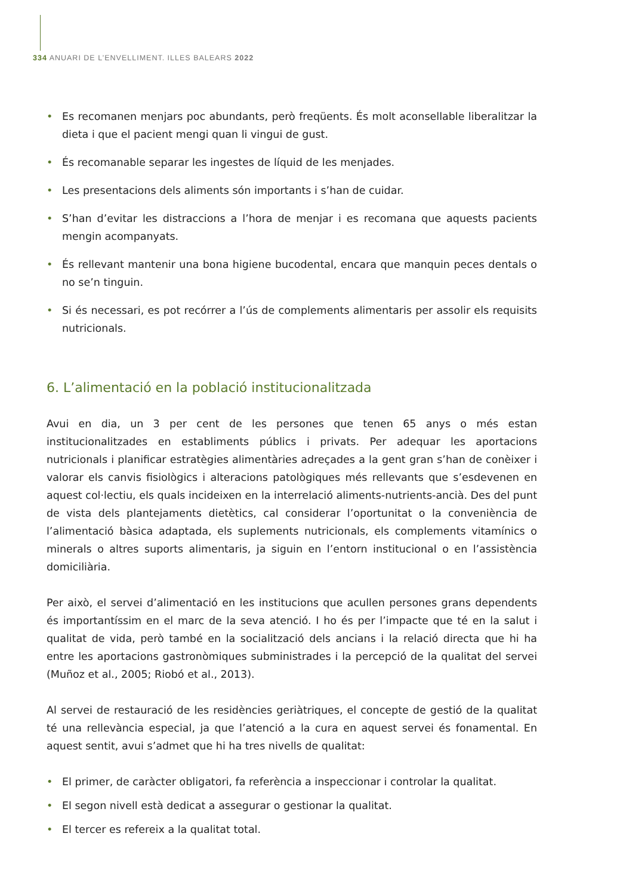334 ANUARI DE L’ENVELLIMENT. ILLES BALEARS 2022
• Es recomanen menjars poc abundants, però freqüents. És molt aconsellable liberalitzar la dieta i que el pacient mengi quan li vingui de gust.
• És recomanable separar les ingestes de líquid de les menjades.
• Les presentacions dels aliments són importants i s’han de cuidar.
• S’han d’evitar les distraccions a l’hora de menjar i es recomana que aquests pacients mengin acompanyats.
• És rellevant mantenir una bona higiene bucodental, encara que manquin peces dentals o no se’n tinguin.
• Si és necessari, es pot recórrer a l’ús de complements alimentaris per assolir els requisits nutricionals.
6. L’alimentació en la població institucionalitzada
Avui en dia, un 3 per cent de les persones que tenen 65 anys o més estan institucionalitzades en establiments públics i privats. Per adequar les aportacions nutricionals i planificar estratègies alimentàries adreçades a la gent gran s’han de conèixer i valorar els canvis fisiològics i alteracions patològiques més rellevants que s’esdevenen en aquest col·lectiu, els quals incideixen en la interrelació aliments-nutrients-ancià. Des del punt de vista dels plantejaments dietètics, cal considerar l’oportunitat o la conveniència de l’alimentació bàsica adaptada, els suplements nutricionals, els complements vitamínics o minerals o altres suports alimentaris, ja siguin en l’entorn institucional o en l’assistència domiciliària.
Per això, el servei d’alimentació en les institucions que acullen persones grans dependents és importantíssim en el marc de la seva atenció. I ho és per l’impacte que té en la salut i qualitat de vida, però també en la socialització dels ancians i la relació directa que hi ha entre les aportacions gastronòmiques subministrades i la percepció de la qualitat del servei (Muñoz et al., 2005; Riobó et al., 2013).
Al servei de restauració de les residències geriàtriques, el concepte de gestió de la qualitat té una rellevància especial, ja que l’atenció a la cura en aquest servei és fonamental. En aquest sentit, avui s’admet que hi ha tres nivells de qualitat:
• El primer, de caràcter obligatori, fa referència a inspeccionar i controlar la qualitat.
• El segon nivell està dedicat a assegurar o gestionar la qualitat.
• El tercer es refereix a la qualitat total.